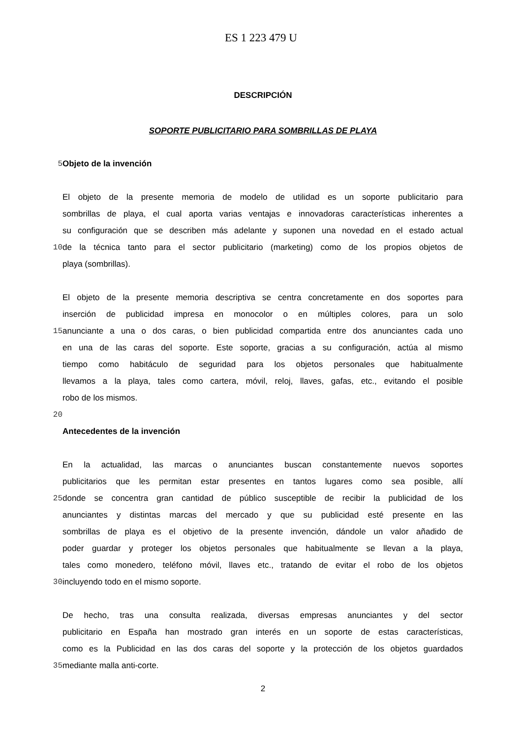ES 1 223 479 U
DESCRIPCIÓN
SOPORTE PUBLICITARIO PARA SOMBRILLAS DE PLAYA
5 Objeto de la invención
El objeto de la presente memoria de modelo de utilidad es un soporte publicitario para
sombrillas de playa, el cual aporta varias ventajas e innovadoras características inherentes a
su configuración que se describen más adelante y suponen una novedad en el estado actual
10 de la técnica tanto para el sector publicitario (marketing) como de los propios objetos de
playa (sombrillas).
El objeto de la presente memoria descriptiva se centra concretamente en dos soportes para
inserción de publicidad impresa en monocolor o en múltiples colores, para un solo
15 anunciante a una o dos caras, o bien publicidad compartida entre dos anunciantes cada uno
en una de las caras del soporte. Este soporte, gracias a su configuración, actúa al mismo
tiempo como habitáculo de seguridad para los objetos personales que habitualmente
llevamos a la playa, tales como cartera, móvil, reloj, llaves, gafas, etc., evitando el posible
robo de los mismos.
20
Antecedentes de la invención
En la actualidad, las marcas o anunciantes buscan constantemente nuevos soportes
publicitarios que les permitan estar presentes en tantos lugares como sea posible, allí
25 donde se concentra gran cantidad de público susceptible de recibir la publicidad de los
anunciantes y distintas marcas del mercado y que su publicidad esté presente en las
sombrillas de playa es el objetivo de la presente invención, dándole un valor añadido de
poder guardar y proteger los objetos personales que habitualmente se llevan a la playa,
tales como monedero, teléfono móvil, llaves etc., tratando de evitar el robo de los objetos
30 incluyendo todo en el mismo soporte.
De hecho, tras una consulta realizada, diversas empresas anunciantes y del sector
publicitario en España han mostrado gran interés en un soporte de estas características,
como es la Publicidad en las dos caras del soporte y la protección de los objetos guardados
35 mediante malla anti-corte.
2